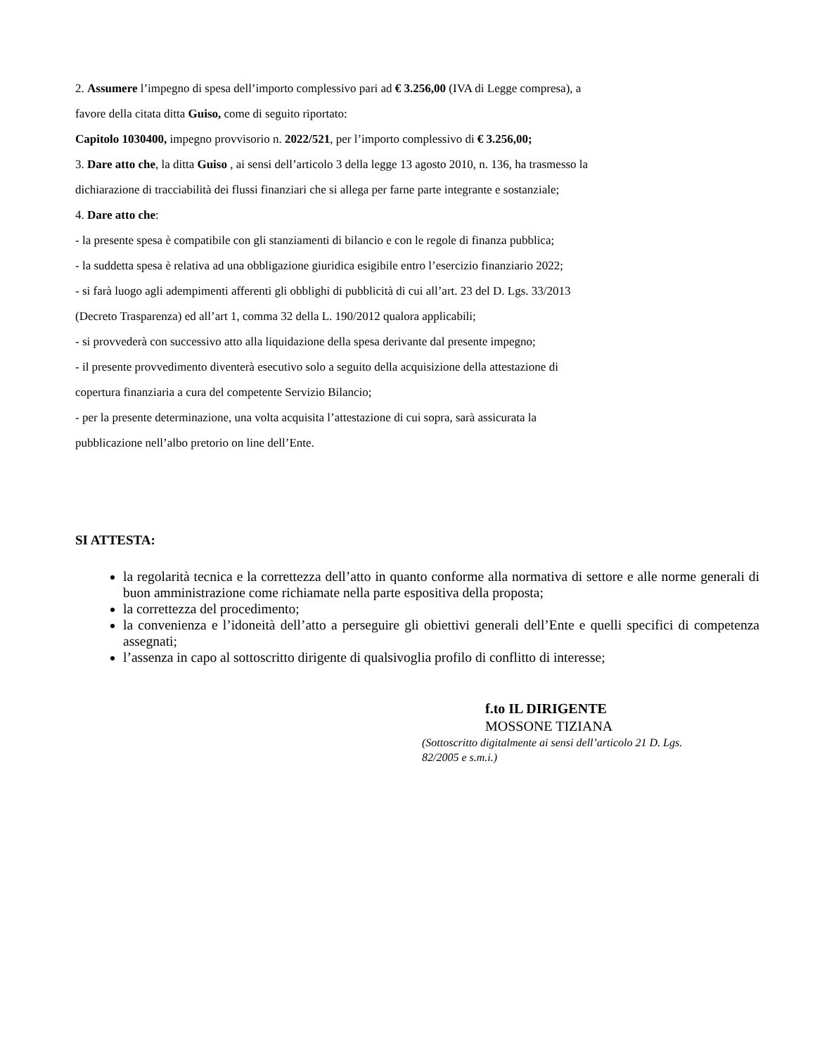2. Assumere l’impegno di spesa dell’importo complessivo pari ad € 3.256,00 (IVA di Legge compresa), a
favore della citata ditta Guiso, come di seguito riportato:
Capitolo 1030400, impegno provvisorio n. 2022/521, per l’importo complessivo di € 3.256,00;
3. Dare atto che, la ditta Guiso , ai sensi dell’articolo 3 della legge 13 agosto 2010, n. 136, ha trasmesso la
dichiarazione di tracciabilità dei flussi finanziari che si allega per farne parte integrante e sostanziale;
4. Dare atto che:
- la presente spesa è compatibile con gli stanziamenti di bilancio e con le regole di finanza pubblica;
- la suddetta spesa è relativa ad una obbligazione giuridica esigibile entro l’esercizio finanziario 2022;
- si farà luogo agli adempimenti afferenti gli obblighi di pubblicità di cui all’art. 23 del D. Lgs. 33/2013
(Decreto Trasparenza) ed all’art 1, comma 32 della L. 190/2012 qualora applicabili;
- si provvederà con successivo atto alla liquidazione della spesa derivante dal presente impegno;
- il presente provvedimento diventerà esecutivo solo a seguito della acquisizione della attestazione di
copertura finanziaria a cura del competente Servizio Bilancio;
- per la presente determinazione, una volta acquisita l’attestazione di cui sopra, sarà assicurata la
pubblicazione nell’albo pretorio on line dell’Ente.
SI ATTESTA:
la regolarità tecnica e la correttezza dell’atto in quanto conforme alla normativa di settore e alle norme generali di buon amministrazione come richiamate nella parte espositiva della proposta;
la correttezza del procedimento;
la convenienza e l’idoneità dell’atto a perseguire gli obiettivi generali dell’Ente e quelli specifici di competenza assegnati;
l’assenza in capo al sottoscritto dirigente di qualsivoglia profilo di conflitto di interesse;
f.to IL DIRIGENTE
MOSSONE TIZIANA
(Sottoscritto digitalmente ai sensi dell’articolo 21 D. Lgs. 82/2005 e s.m.i.)